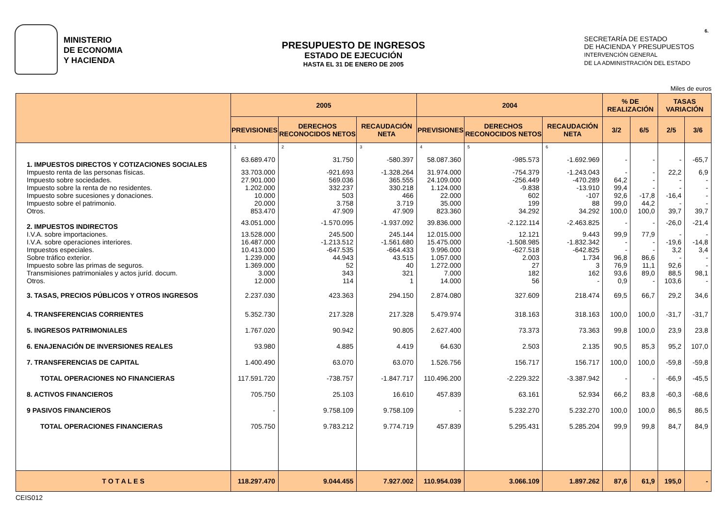6.
MINISTERIO
DE ECONOMIA
Y HACIENDA
PRESUPUESTO DE INGRESOS
ESTADO DE EJECUCIÓN
HASTA EL 31 DE ENERO DE 2005
SECRETARÍA DE ESTADO
DE HACIENDA Y PRESUPUESTOS
INTERVENCIÓN GENERAL
DE LA ADMINISTRACIÓN DEL ESTADO
Miles de euros
| | 2005 | | | 2004 | | | % DE REALIZACIÓN | | TASAS VARIACIÓN | |
| --- | --- | --- | --- | --- | --- | --- | --- | --- | --- | --- |
| | PREVISIONES | DERECHOS RECONOCIDOS NETOS | RECAUDACIÓN NETA | PREVISIONES | DERECHOS RECONOCIDOS NETOS | RECAUDACIÓN NETA | 3/2 | 6/5 | 2/5 | 3/6 |
| | 1 | 2 | 3 | 4 | 5 | 6 | | | | |
| 1. IMPUESTOS DIRECTOS Y COTIZACIONES SOCIALES | 63.689.470 | 31.750 | -580.397 | 58.087.360 | -985.573 | -1.692.969 | - | - | - | -65,7 |
| Impuesto renta de las personas físicas. | 33.703.000 | -921.693 | -1.328.264 | 31.974.000 | -754.379 | -1.243.043 | - | - | 22,2 | 6,9 |
| Impuesto sobre sociedades. | 27.901.000 | 569.036 | 365.555 | 24.109.000 | -256.449 | -470.289 | 64,2 | - | - | - |
| Impuesto sobre la renta de no residentes. | 1.202.000 | 332.237 | 330.218 | 1.124.000 | -9.838 | -13.910 | 99,4 | - | - | - |
| Impuesto sobre sucesiones y donaciones. | 10.000 | 503 | 466 | 22.000 | 602 | -107 | 92,6 | -17,8 | -16,4 | - |
| Impuesto sobre el patrimonio. | 20.000 | 3.758 | 3.719 | 35.000 | 199 | 88 | 99,0 | 44,2 | - | - |
| Otros. | 853.470 | 47.909 | 47.909 | 823.360 | 34.292 | 34.292 | 100,0 | 100,0 | 39,7 | 39,7 |
| 2. IMPUESTOS INDIRECTOS | 43.051.000 | -1.570.095 | -1.937.092 | 39.836.000 | -2.122.114 | -2.463.825 | - | - | -26,0 | -21,4 |
| I.V.A. sobre importaciones. | 13.528.000 | 245.500 | 245.144 | 12.015.000 | 12.121 | 9.443 | 99,9 | 77,9 | - | - |
| I.V.A. sobre operaciones interiores. | 16.487.000 | -1.213.512 | -1.561.680 | 15.475.000 | -1.508.985 | -1.832.342 | - | - | -19,6 | -14,8 |
| Impuestos especiales. | 10.413.000 | -647.535 | -664.433 | 9.996.000 | -627.518 | -642.825 | - | - | 3,2 | 3,4 |
| Sobre tráfico exterior. | 1.239.000 | 44.943 | 43.515 | 1.057.000 | 2.003 | 1.734 | 96,8 | 86,6 | - | - |
| Impuesto sobre las primas de seguros. | 1.369.000 | 52 | 40 | 1.272.000 | 27 | 3 | 76,9 | 11,1 | 92,6 | - |
| Transmisiones patrimoniales y actos juríd. docum. | 3.000 | 343 | 321 | 7.000 | 182 | 162 | 93,6 | 89,0 | 88,5 | 98,1 |
| Otros. | 12.000 | 114 | 1 | 14.000 | 56 | - | 0,9 | - | 103,6 | - |
| 3. TASAS, PRECIOS PÚBLICOS Y OTROS INGRESOS | 2.237.030 | 423.363 | 294.150 | 2.874.080 | 327.609 | 218.474 | 69,5 | 66,7 | 29,2 | 34,6 |
| 4. TRANSFERENCIAS CORRIENTES | 5.352.730 | 217.328 | 217.328 | 5.479.974 | 318.163 | 318.163 | 100,0 | 100,0 | -31,7 | -31,7 |
| 5. INGRESOS PATRIMONIALES | 1.767.020 | 90.942 | 90.805 | 2.627.400 | 73.373 | 73.363 | 99,8 | 100,0 | 23,9 | 23,8 |
| 6. ENAJENACIÓN DE INVERSIONES REALES | 93.980 | 4.885 | 4.419 | 64.630 | 2.503 | 2.135 | 90,5 | 85,3 | 95,2 | 107,0 |
| 7. TRANSFERENCIAS DE CAPITAL | 1.400.490 | 63.070 | 63.070 | 1.526.756 | 156.717 | 156.717 | 100,0 | 100,0 | -59,8 | -59,8 |
| TOTAL OPERACIONES NO FINANCIERAS | 117.591.720 | -738.757 | -1.847.717 | 110.496.200 | -2.229.322 | -3.387.942 | - | - | -66,9 | -45,5 |
| 8. ACTIVOS FINANCIEROS | 705.750 | 25.103 | 16.610 | 457.839 | 63.161 | 52.934 | 66,2 | 83,8 | -60,3 | -68,6 |
| 9 PASIVOS FINANCIEROS | - | 9.758.109 | 9.758.109 | - | 5.232.270 | 5.232.270 | 100,0 | 100,0 | 86,5 | 86,5 |
| TOTAL OPERACIONES FINANCIERAS | 705.750 | 9.783.212 | 9.774.719 | 457.839 | 5.295.431 | 5.285.204 | 99,9 | 99,8 | 84,7 | 84,9 |
| T O T A L E S | 118.297.470 | 9.044.455 | 7.927.002 | 110.954.039 | 3.066.109 | 1.897.262 | 87,6 | 61,9 | 195,0 | - |
CEIS012